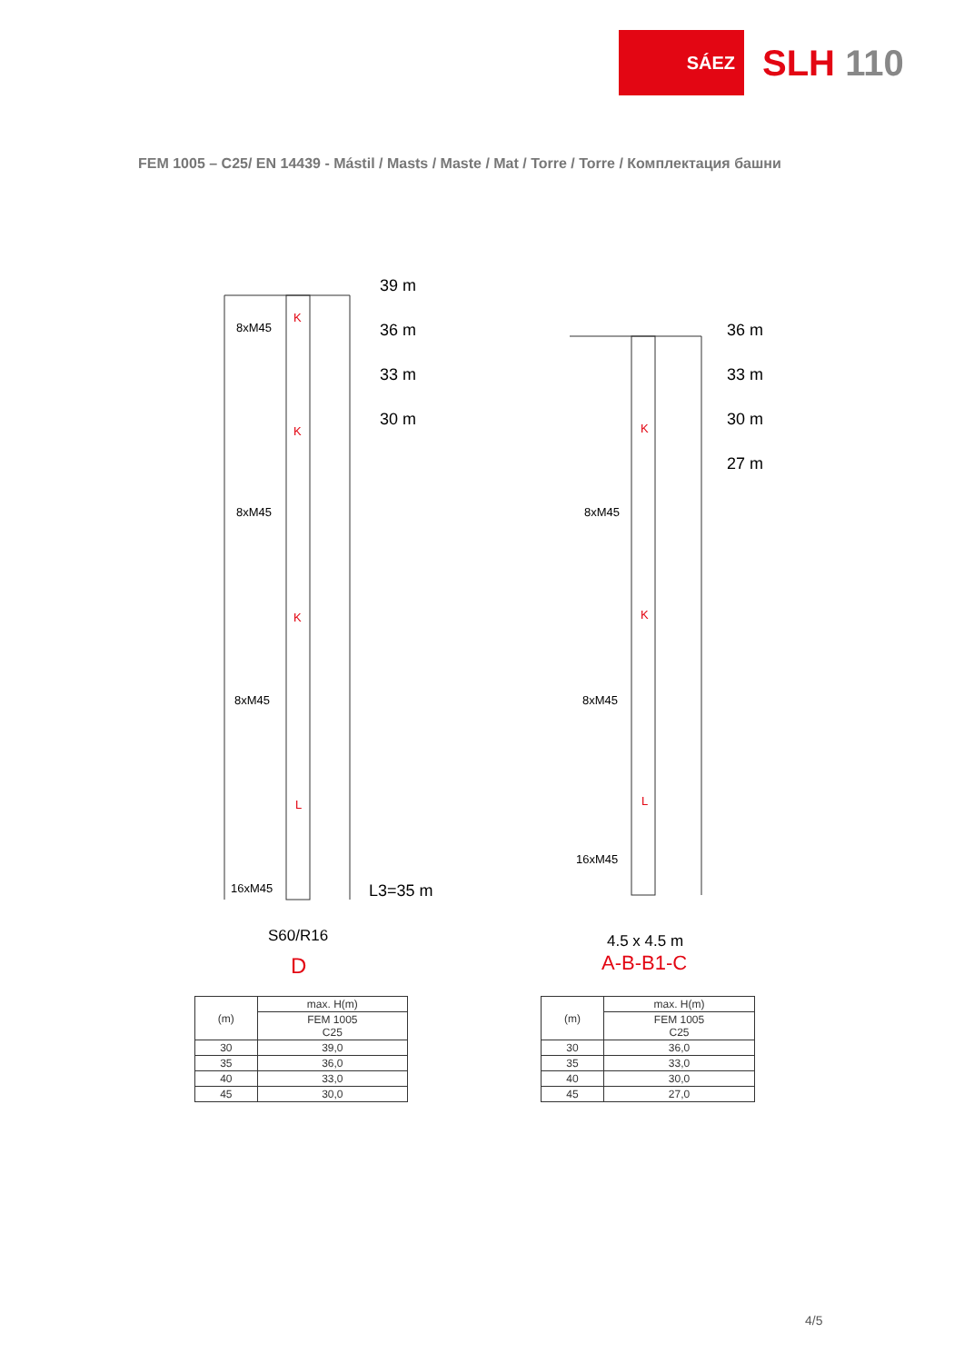SÁEZ
SLH 110
FEM 1005 – C25/ EN 14439 - Mástil / Masts / Maste / Mat / Torre / Torre / Комплектация башни
39 m
36 m
33 m
30 m
8xM45
8xM45
8xM45
16xM45
K
K
K
L
L3=35 m
S60/R16
D
36 m
33 m
30 m
27 m
8xM45
8xM45
16xM45
K
K
L
4.5 x 4.5 m
A-B-B1-C
| (m) | max. H(m) |
| --- | --- |
| | FEM 1005 C25 |
| 30 | 39,0 |
| 35 | 36,0 |
| 40 | 33,0 |
| 45 | 30,0 |
| (m) | max. H(m) |
| --- | --- |
| | FEM 1005 C25 |
| 30 | 36,0 |
| 35 | 33,0 |
| 40 | 30,0 |
| 45 | 27,0 |
4/5